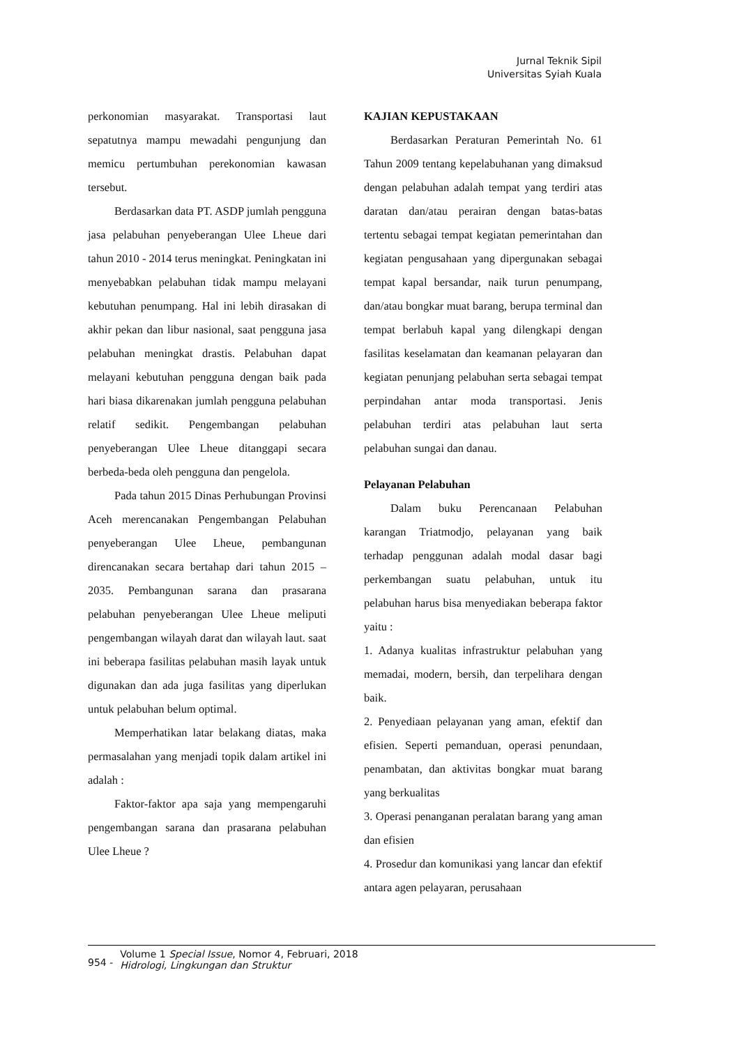Jurnal Teknik Sipil
Universitas Syiah Kuala
perkonomian masyarakat. Transportasi laut sepatutnya mampu mewadahi pengunjung dan memicu pertumbuhan perekonomian kawasan tersebut.
Berdasarkan data PT. ASDP jumlah pengguna jasa pelabuhan penyeberangan Ulee Lheue dari tahun 2010 - 2014 terus meningkat. Peningkatan ini menyebabkan pelabuhan tidak mampu melayani kebutuhan penumpang. Hal ini lebih dirasakan di akhir pekan dan libur nasional, saat pengguna jasa pelabuhan meningkat drastis. Pelabuhan dapat melayani kebutuhan pengguna dengan baik pada hari biasa dikarenakan jumlah pengguna pelabuhan relatif sedikit. Pengembangan pelabuhan penyeberangan Ulee Lheue ditanggapi secara berbeda-beda oleh pengguna dan pengelola.
Pada tahun 2015 Dinas Perhubungan Provinsi Aceh merencanakan Pengembangan Pelabuhan penyeberangan Ulee Lheue, pembangunan direncanakan secara bertahap dari tahun 2015 – 2035. Pembangunan sarana dan prasarana pelabuhan penyeberangan Ulee Lheue meliputi pengembangan wilayah darat dan wilayah laut. saat ini beberapa fasilitas pelabuhan masih layak untuk digunakan dan ada juga fasilitas yang diperlukan untuk pelabuhan belum optimal.
Memperhatikan latar belakang diatas, maka permasalahan yang menjadi topik dalam artikel ini adalah :
Faktor-faktor apa saja yang mempengaruhi pengembangan sarana dan prasarana pelabuhan Ulee Lheue ?
KAJIAN KEPUSTAKAAN
Berdasarkan Peraturan Pemerintah No. 61 Tahun 2009 tentang kepelabuhanan yang dimaksud dengan pelabuhan adalah tempat yang terdiri atas daratan dan/atau perairan dengan batas-batas tertentu sebagai tempat kegiatan pemerintahan dan kegiatan pengusahaan yang dipergunakan sebagai tempat kapal bersandar, naik turun penumpang, dan/atau bongkar muat barang, berupa terminal dan tempat berlabuh kapal yang dilengkapi dengan fasilitas keselamatan dan keamanan pelayaran dan kegiatan penunjang pelabuhan serta sebagai tempat perpindahan antar moda transportasi. Jenis pelabuhan terdiri atas pelabuhan laut serta pelabuhan sungai dan danau.
Pelayanan Pelabuhan
Dalam buku Perencanaan Pelabuhan karangan Triatmodjo, pelayanan yang baik terhadap penggunan adalah modal dasar bagi perkembangan suatu pelabuhan, untuk itu pelabuhan harus bisa menyediakan beberapa faktor yaitu :
1. Adanya kualitas infrastruktur pelabuhan yang memadai, modern, bersih, dan terpelihara dengan baik.
2. Penyediaan pelayanan yang aman, efektif dan efisien. Seperti pemanduan, operasi penundaan, penambatan, dan aktivitas bongkar muat barang yang berkualitas
3. Operasi penanganan peralatan barang yang aman dan efisien
4. Prosedur dan komunikasi yang lancar dan efektif antara agen pelayaran, perusahaan
954 - Volume 1 Special Issue, Nomor 4, Februari, 2018
Hidrologi, Lingkungan dan Struktur